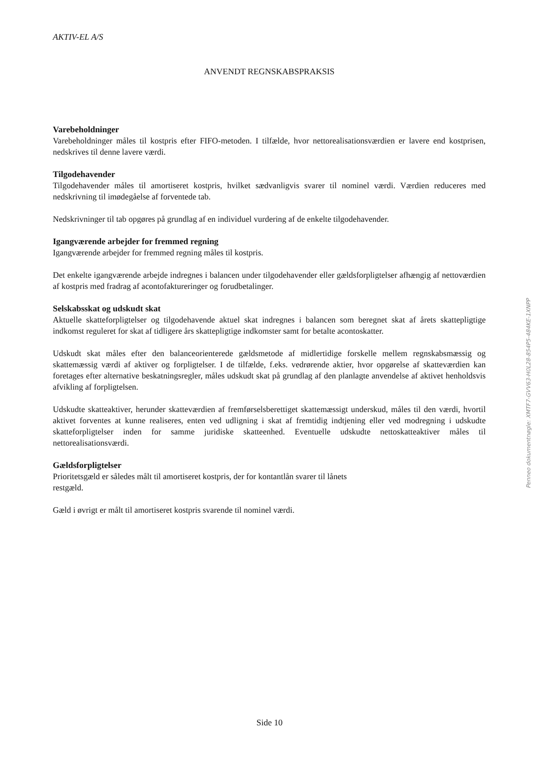AKTIV-EL A/S
ANVENDT REGNSKABSPRAKSIS
Varebeholdninger
Varebeholdninger måles til kostpris efter FIFO-metoden. I tilfælde, hvor nettorealisationsværdien er lavere end kostprisen, nedskrives til denne lavere værdi.
Tilgodehavender
Tilgodehavender måles til amortiseret kostpris, hvilket sædvanligvis svarer til nominel værdi. Værdien reduceres med nedskrivning til imødegåelse af forventede tab.
Nedskrivninger til tab opgøres på grundlag af en individuel vurdering af de enkelte tilgodehavender.
Igangværende arbejder for fremmed regning
Igangværende arbejder for fremmed regning måles til kostpris.
Det enkelte igangværende arbejde indregnes i balancen under tilgodehavender eller gældsforpligtelser afhængig af nettoværdien af kostpris med fradrag af acontofaktureringer og forudbetalinger.
Selskabsskat og udskudt skat
Aktuelle skatteforpligtelser og tilgodehavende aktuel skat indregnes i balancen som beregnet skat af årets skattepligtige indkomst reguleret for skat af tidligere års skattepligtige indkomster samt for betalte acontoskatter.
Udskudt skat måles efter den balanceorienterede gældsmetode af midlertidige forskelle mellem regnskabsmæssig og skattemæssig værdi af aktiver og forpligtelser. I de tilfælde, f.eks. vedrørende aktier, hvor opgørelse af skatteværdien kan foretages efter alternative beskatningsregler, måles udskudt skat på grundlag af den planlagte anvendelse af aktivet henholdsvis afvikling af forpligtelsen.
Udskudte skatteaktiver, herunder skatteværdien af fremførselsberettiget skattemæssigt underskud, måles til den værdi, hvortil aktivet forventes at kunne realiseres, enten ved udligning i skat af fremtidig indtjening eller ved modregning i udskudte skatteforpligtelser inden for samme juridiske skatteenhed. Eventuelle udskudte nettoskatteaktiver måles til nettorealisationsværdi.
Gældsforpligtelser
Prioritetsgæld er således målt til amortiseret kostpris, der for kontantlån svarer til lånets
restgæld.
Gæld i øvrigt er målt til amortiseret kostpris svarende til nominel værdi.
Penneo dokumentnøgle: XMTF7-GVV63-H0L28-854P5-484KE-1XNPP
Side 10